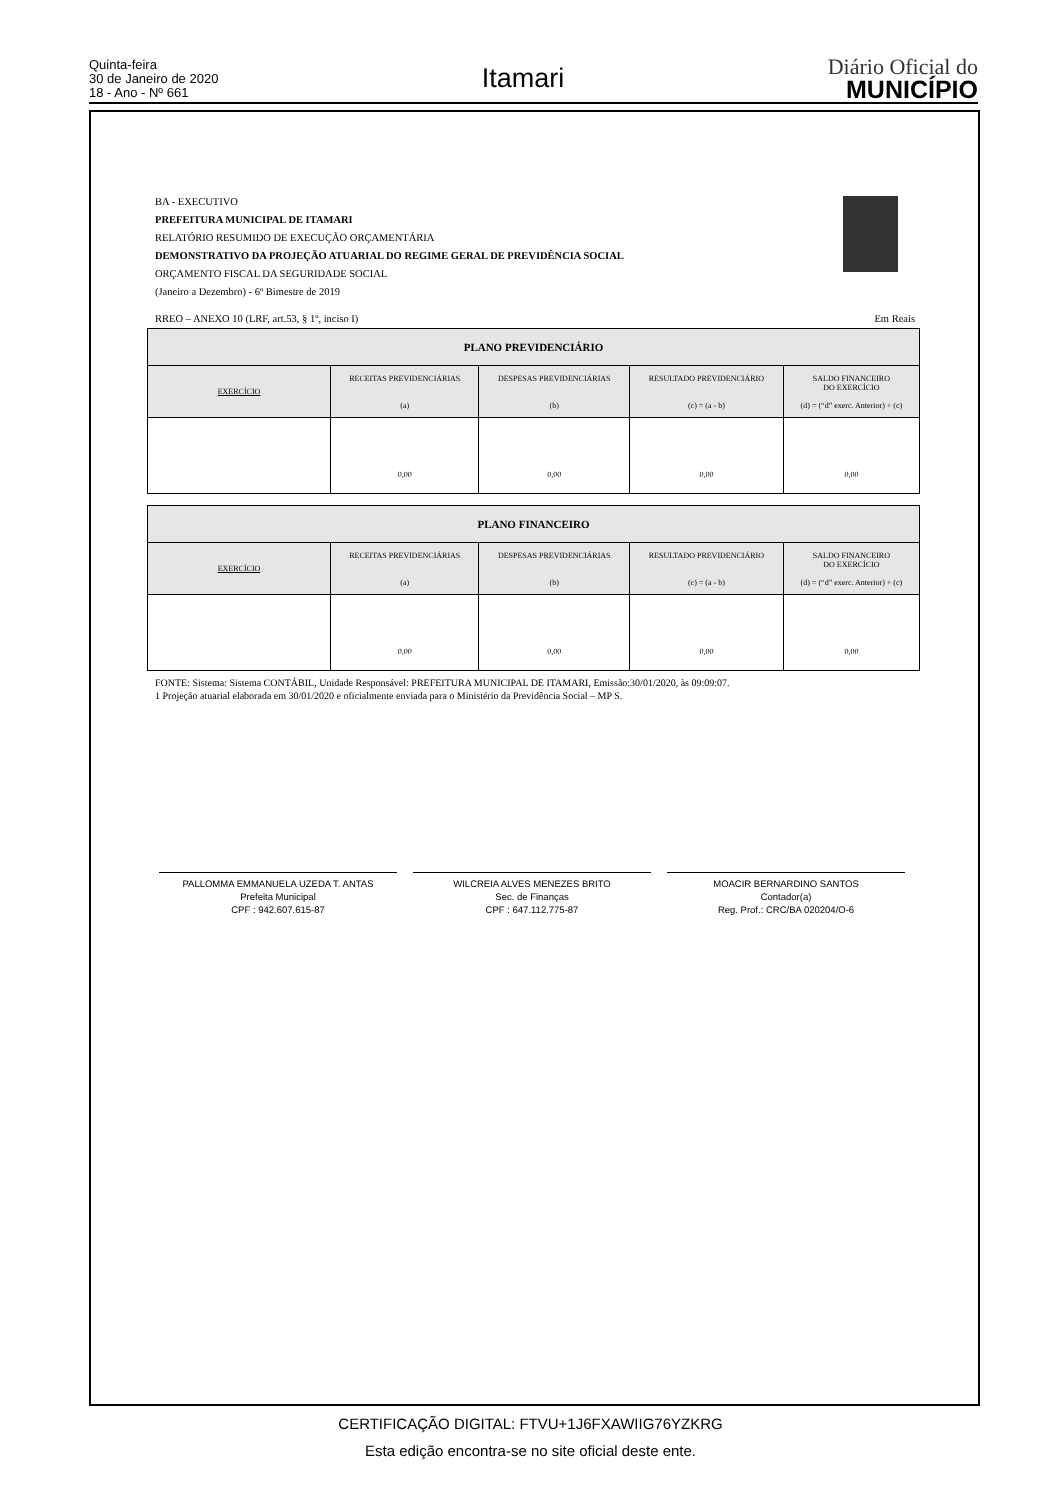Quinta-feira
30 de Janeiro de 2020
18 - Ano - Nº 661
Itamari
Diário Oficial do
MUNICÍPIO
BA - EXECUTIVO
PREFEITURA MUNICIPAL DE ITAMARI
RELATÓRIO RESUMIDO DE EXECUÇÃO ORÇAMENTÁRIA
DEMONSTRATIVO DA PROJEÇÃO ATUARIAL DO REGIME GERAL DE PREVIDÊNCIA SOCIAL
ORÇAMENTO FISCAL DA SEGURIDADE SOCIAL
(Janeiro a Dezembro) - 6º Bimestre de 2019
RREO – ANEXO 10 (LRF, art.53, § 1º, inciso I) Em Reais
| PLANO PREVIDENCIÁRIO | | | | |
| --- | --- | --- | --- | --- |
| EXERCÍCIO | RECEITAS PREVIDENCIÁRIAS (a) | DESPESAS PREVIDENCIÁRIAS (b) | RESULTADO PREVIDENCIÁRIO (c) = (a - b) | SALDO FINANCEIRO DO EXERCÍCIO (d) = (“d” exerc. Anterior) + (c) |
| | 0,00 | 0,00 | 0,00 | 0,00 |
| PLANO FINANCEIRO | | | | |
| --- | --- | --- | --- | --- |
| EXERCÍCIO | RECEITAS PREVIDENCIÁRIAS (a) | DESPESAS PREVIDENCIÁRIAS (b) | RESULTADO PREVIDENCIÁRIO (c) = (a - b) | SALDO FINANCEIRO DO EXERCÍCIO (d) = (“d” exerc. Anterior) + (c) |
| | 0,00 | 0,00 | 0,00 | 0,00 |
FONTE: Sistema: Sistema CONTÁBIL, Unidade Responsável: PREFEITURA MUNICIPAL DE ITAMARI, Emissão:30/01/2020, às 09:09:07.
1 Projeção atuarial elaborada em 30/01/2020 e oficialmente enviada para o Ministério da Previdência Social – MP S.
PALLOMMA EMMANUELA UZEDA T. ANTAS
Prefeita Municipal
CPF : 942.607.615-87
WILCREIA ALVES MENEZES BRITO
Sec. de Finanças
CPF : 647.112.775-87
MOACIR BERNARDINO SANTOS
Contador(a)
Reg. Prof.: CRC/BA 020204/O-6
CERTIFICAÇÃO DIGITAL: FTVU+1J6FXAWIIG76YZKRG
Esta edição encontra-se no site oficial deste ente.